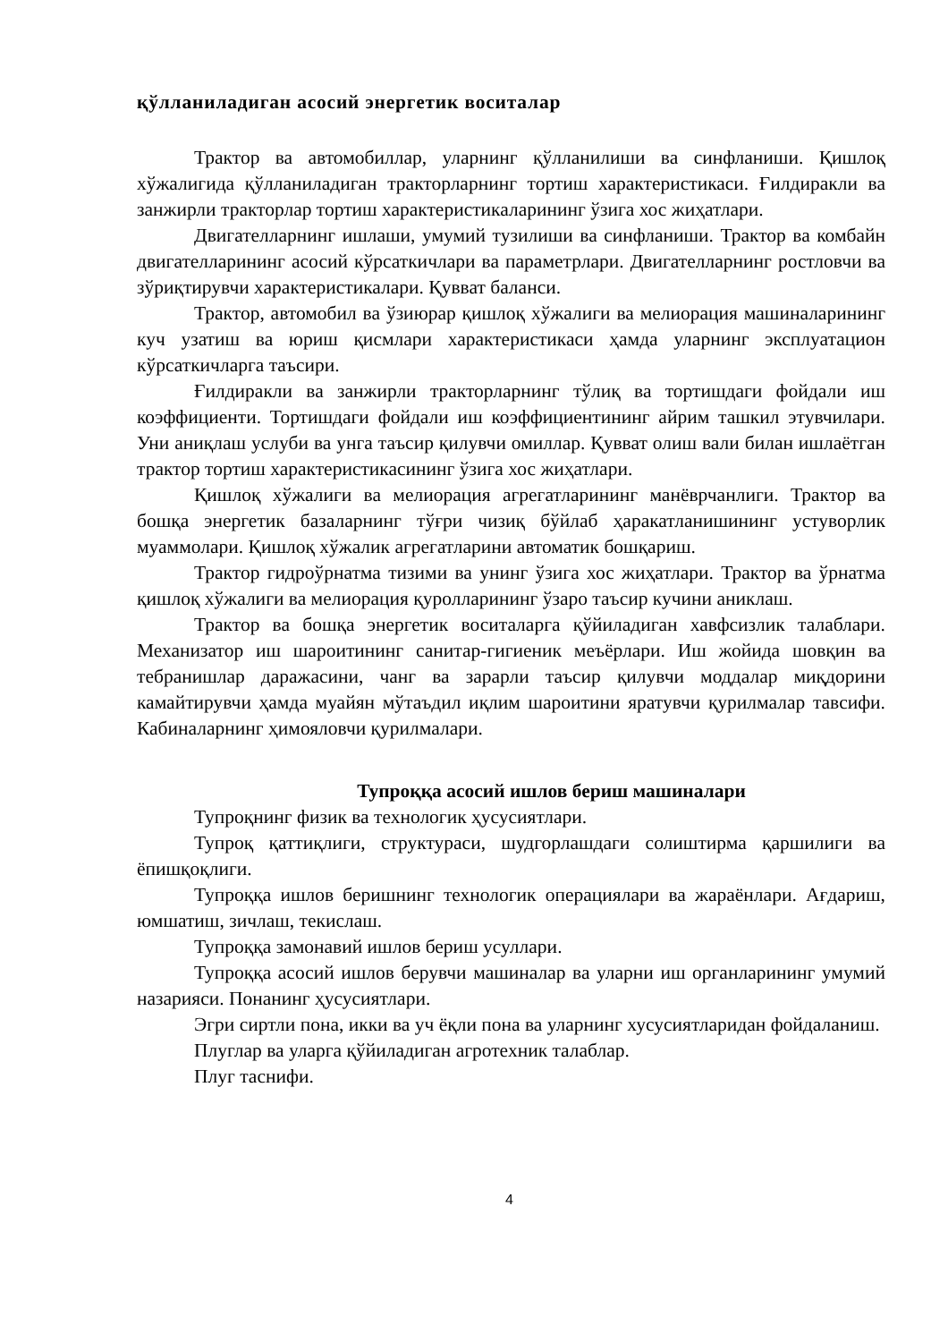қўлланиладиган асосий энергетик воситалар
Трактор ва автомобиллар, уларнинг қўлланилиши ва синфланиши. Қишлоқ хўжалигида қўлланиладиган тракторларнинг тортиш характеристикаси. Ғилдиракли ва занжирли тракторлар тортиш характеристикаларининг ўзига хос жиҳатлари.
Двигателларнинг ишлаши, умумий тузилиши ва синфланиши. Трактор ва комбайн двигателларининг асосий кўрсаткичлари ва параметрлари. Двигателларнинг ростловчи ва зўриқтирувчи характеристикалари. Қувват баланси.
Трактор, автомобил ва ўзиюрар қишлоқ хўжалиги ва мелиорация машиналарининг куч узатиш ва юриш қисмлари характеристикаси ҳамда уларнинг эксплуатацион кўрсаткичларга таъсири.
Ғилдиракли ва занжирли тракторларнинг тўлиқ ва тортишдаги фойдали иш коэффициенти. Тортишдаги фойдали иш коэффициентининг айрим ташкил этувчилари. Уни аниқлаш услуби ва унга таъсир қилувчи омиллар. Қувват олиш вали билан ишлаётган трактор тортиш характеристикасининг ўзига хос жиҳатлари.
Қишлоқ хўжалиги ва мелиорация агрегатларининг манёврчанлиги. Трактор ва бошқа энергетик базаларнинг тўғри чизиқ бўйлаб ҳаракатланишининг устуворлик муаммолари. Қишлоқ хўжалик агрегатларини автоматик бошқариш.
Трактор гидроўрнатма тизими ва унинг ўзига хос жиҳатлари. Трактор ва ўрнатма қишлоқ хўжалиги ва мелиорация қуролларининг ўзаро таъсир кучини аниклаш.
Трактор ва бошқа энергетик воситаларга қўйиладиган хавфсизлик талаблари. Механизатор иш шароитининг санитар-гигиеник меъёрлари. Иш жойида шовқин ва тебранишлар даражасини, чанг ва зарарли таъсир қилувчи моддалар миқдорини камайтирувчи ҳамда муайян мўтаъдил иқлим шароитини яратувчи қурилмалар тавсифи. Кабиналарнинг ҳимояловчи қурилмалари.
Тупроққа асосий ишлов бериш машиналари
Тупроқнинг физик ва технологик ҳусусиятлари.
Тупроқ қаттиқлиги, структураси, шудгорлашдаги солиштирма қаршилиги ва ёпишқоқлиги.
Тупроққа ишлов беришнинг технологик операциялари ва жараёнлари. Ағдариш, юмшатиш, зичлаш, текислаш.
Тупроққа замонавий ишлов бериш усуллари.
Тупроққа асосий ишлов берувчи машиналар ва уларни иш органларининг умумий назарияси. Понанинг ҳусусиятлари.
Эгри сиртли пона, икки ва уч ёқли пона ва уларнинг хусусиятларидан фойдаланиш.
Плуглар ва уларга қўйиладиган агротехник талаблар.
Плуг таснифи.
4